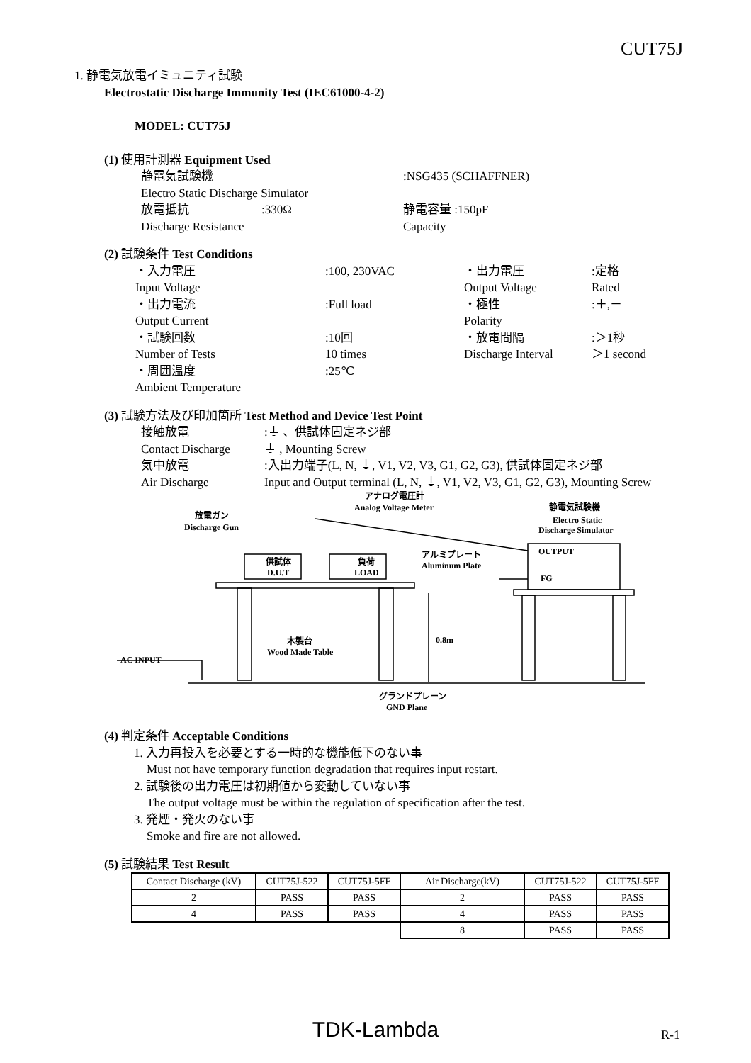CUT75J
1. 静電気放電イミュニティ試験
Electrostatic Discharge Immunity Test (IEC61000-4-2)
MODEL: CUT75J
(1) 使用計測器 Equipment Used
静電気試験機 :NSG435 (SCHAFFNER) Electro Static Discharge Simulator 放電抵抗:330Ω 静電容量 :150pF Discharge Resistance Capacity
(2) 試験条件 Test Conditions
・入力電圧:100, 230VAC ・出力電圧:定格 Input Voltage Output Voltage Rated ・出力電流:Full load ・極性:＋,－ Output Current Polarity ・試験回数:10回 ・放電間隔:＞1秒 Number of Tests 10 times Discharge Interval ＞1 second ・周囲温度:25℃ Ambient Temperature
(3) 試験方法及び印加箇所 Test Method and Device Test Point
接触放電:⏚ 、供試体固定ネジ部 Contact Discharge ⏚ , Mounting Screw 気中放電:入出力端子(L, N, ⏚, V1, V2, V3, G1, G2, G3), 供試体固定ネジ部 Air Discharge Input and Output terminal (L, N, ⏚, V1, V2, V3, G1, G2, G3), Mounting Screw
放電ガン
Discharge Gun
アナログ電圧計
Analog Voltage Meter
静電気試験機
Electro Static
Discharge Simulator
OUTPUT
FG
供試体
D.U.T
負荷
LOAD
アルミプレート
Aluminum Plate
木製台
Wood Made Table
0.8m
AC INPUT
グランドプレーン
GND Plane
(4) 判定条件 Acceptable Conditions
1. 入力再投入を必要とする一時的な機能低下のない事
Must not have temporary function degradation that requires input restart.
2. 試験後の出力電圧は初期値から変動していない事
The output voltage must be within the regulation of specification after the test.
3. 発煙・発火のない事
Smoke and fire are not allowed.
(5) 試験結果 Test Result
| Contact Discharge (kV) | CUT75J-522 | CUT75J-5FF | Air Discharge(kV) | CUT75J-522 | CUT75J-5FF |
| 2 | PASS | PASS | 2 | PASS | PASS |
| 4 | PASS | PASS | 4 | PASS | PASS |
| | | | 8 | PASS | PASS |
TDK-Lambda R-1